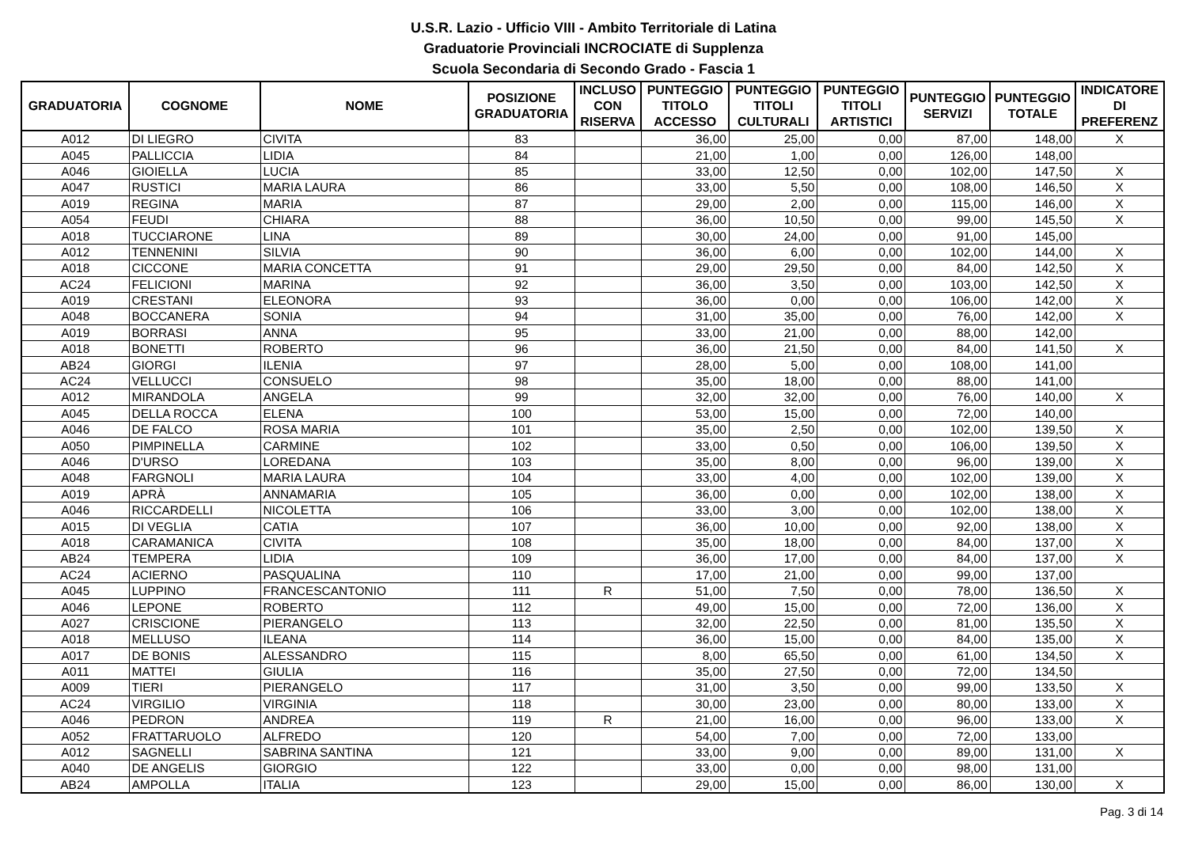U.S.R. Lazio - Ufficio VIII - Ambito Territoriale di Latina
Graduatorie Provinciali INCROCIATE di Supplenza
Scuola Secondaria di Secondo Grado - Fascia 1
| GRADUATORIA | COGNOME | NOME | POSIZIONE GRADUATORIA | INCLUSO CON RISERVA | PUNTEGGIO TITOLO ACCESSO | PUNTEGGIO TITOLI CULTURALI | PUNTEGGIO TITOLI ARTISTICI | PUNTEGGIO SERVIZI | PUNTEGGIO TOTALE | INDICATORE DI PREFERENZ |
| --- | --- | --- | --- | --- | --- | --- | --- | --- | --- | --- |
| A012 | DI LIEGRO | CIVITA | 83 | | 36,00 | 25,00 | 0,00 | 87,00 | 148,00 | X |
| A045 | PALLICCIA | LIDIA | 84 | | 21,00 | 1,00 | 0,00 | 126,00 | 148,00 | |
| A046 | GIOIELLA | LUCIA | 85 | | 33,00 | 12,50 | 0,00 | 102,00 | 147,50 | X |
| A047 | RUSTICI | MARIA LAURA | 86 | | 33,00 | 5,50 | 0,00 | 108,00 | 146,50 | X |
| A019 | REGINA | MARIA | 87 | | 29,00 | 2,00 | 0,00 | 115,00 | 146,00 | X |
| A054 | FEUDI | CHIARA | 88 | | 36,00 | 10,50 | 0,00 | 99,00 | 145,50 | X |
| A018 | TUCCIARONE | LINA | 89 | | 30,00 | 24,00 | 0,00 | 91,00 | 145,00 | |
| A012 | TENNENINI | SILVIA | 90 | | 36,00 | 6,00 | 0,00 | 102,00 | 144,00 | X |
| A018 | CICCONE | MARIA CONCETTA | 91 | | 29,00 | 29,50 | 0,00 | 84,00 | 142,50 | X |
| AC24 | FELICIONI | MARINA | 92 | | 36,00 | 3,50 | 0,00 | 103,00 | 142,50 | X |
| A019 | CRESTANI | ELEONORA | 93 | | 36,00 | 0,00 | 0,00 | 106,00 | 142,00 | X |
| A048 | BOCCANERA | SONIA | 94 | | 31,00 | 35,00 | 0,00 | 76,00 | 142,00 | X |
| A019 | BORRASI | ANNA | 95 | | 33,00 | 21,00 | 0,00 | 88,00 | 142,00 | |
| A018 | BONETTI | ROBERTO | 96 | | 36,00 | 21,50 | 0,00 | 84,00 | 141,50 | X |
| AB24 | GIORGI | ILENIA | 97 | | 28,00 | 5,00 | 0,00 | 108,00 | 141,00 | |
| AC24 | VELLUCCI | CONSUELO | 98 | | 35,00 | 18,00 | 0,00 | 88,00 | 141,00 | |
| A012 | MIRANDOLA | ANGELA | 99 | | 32,00 | 32,00 | 0,00 | 76,00 | 140,00 | X |
| A045 | DELLA ROCCA | ELENA | 100 | | 53,00 | 15,00 | 0,00 | 72,00 | 140,00 | |
| A046 | DE FALCO | ROSA MARIA | 101 | | 35,00 | 2,50 | 0,00 | 102,00 | 139,50 | X |
| A050 | PIMPINELLA | CARMINE | 102 | | 33,00 | 0,50 | 0,00 | 106,00 | 139,50 | X |
| A046 | D'URSO | LOREDANA | 103 | | 35,00 | 8,00 | 0,00 | 96,00 | 139,00 | X |
| A048 | FARGNOLI | MARIA LAURA | 104 | | 33,00 | 4,00 | 0,00 | 102,00 | 139,00 | X |
| A019 | APRÀ | ANNAMARIA | 105 | | 36,00 | 0,00 | 0,00 | 102,00 | 138,00 | X |
| A046 | RICCARDELLI | NICOLETTA | 106 | | 33,00 | 3,00 | 0,00 | 102,00 | 138,00 | X |
| A015 | DI VEGLIA | CATIA | 107 | | 36,00 | 10,00 | 0,00 | 92,00 | 138,00 | X |
| A018 | CARAMANICA | CIVITA | 108 | | 35,00 | 18,00 | 0,00 | 84,00 | 137,00 | X |
| AB24 | TEMPERA | LIDIA | 109 | | 36,00 | 17,00 | 0,00 | 84,00 | 137,00 | X |
| AC24 | ACIERNO | PASQUALINA | 110 | | 17,00 | 21,00 | 0,00 | 99,00 | 137,00 | |
| A045 | LUPPINO | FRANCESCANTONIO | 111 | R | 51,00 | 7,50 | 0,00 | 78,00 | 136,50 | X |
| A046 | LEPONE | ROBERTO | 112 | | 49,00 | 15,00 | 0,00 | 72,00 | 136,00 | X |
| A027 | CRISCIONE | PIERANGELO | 113 | | 32,00 | 22,50 | 0,00 | 81,00 | 135,50 | X |
| A018 | MELLUSO | ILEANA | 114 | | 36,00 | 15,00 | 0,00 | 84,00 | 135,00 | X |
| A017 | DE BONIS | ALESSANDRO | 115 | | 8,00 | 65,50 | 0,00 | 61,00 | 134,50 | X |
| A011 | MATTEI | GIULIA | 116 | | 35,00 | 27,50 | 0,00 | 72,00 | 134,50 | |
| A009 | TIERI | PIERANGELO | 117 | | 31,00 | 3,50 | 0,00 | 99,00 | 133,50 | X |
| AC24 | VIRGILIO | VIRGINIA | 118 | | 30,00 | 23,00 | 0,00 | 80,00 | 133,00 | X |
| A046 | PEDRON | ANDREA | 119 | R | 21,00 | 16,00 | 0,00 | 96,00 | 133,00 | X |
| A052 | FRATTARUOLO | ALFREDO | 120 | | 54,00 | 7,00 | 0,00 | 72,00 | 133,00 | |
| A012 | SAGNELLI | SABRINA SANTINA | 121 | | 33,00 | 9,00 | 0,00 | 89,00 | 131,00 | X |
| A040 | DE ANGELIS | GIORGIO | 122 | | 33,00 | 0,00 | 0,00 | 98,00 | 131,00 | |
| AB24 | AMPOLLA | ITALIA | 123 | | 29,00 | 15,00 | 0,00 | 86,00 | 130,00 | X |
Pag. 3 di 14